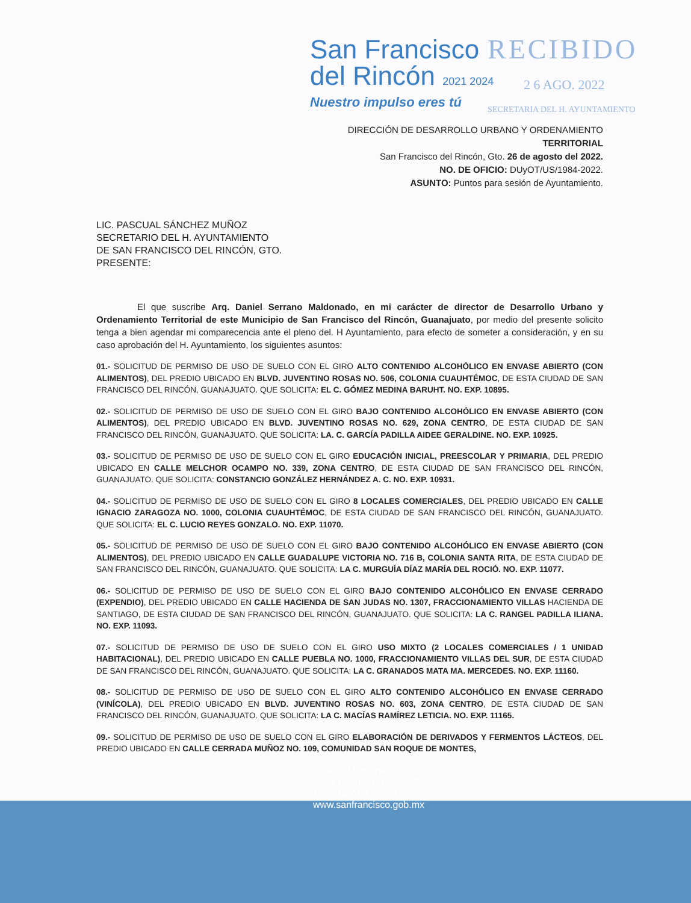RECIBIDO
2 6 AGO. 2022
SECRETARIA DEL H. AYUNTAMIENTO
San Francisco
del Rincón 2021 2024
Nuestro impulso eres tú
DIRECCIÓN DE DESARROLLO URBANO Y ORDENAMIENTO
TERRITORIAL
San Francisco del Rincón, Gto. 26 de agosto del 2022.
NO. DE OFICIO: DUyOT/US/1984-2022.
ASUNTO: Puntos para sesión de Ayuntamiento.
LIC. PASCUAL SÁNCHEZ MUÑOZ
SECRETARIO DEL H. AYUNTAMIENTO
DE SAN FRANCISCO DEL RINCÓN, GTO.
PRESENTE:
El que suscribe Arq. Daniel Serrano Maldonado, en mi carácter de director de Desarrollo Urbano y Ordenamiento Territorial de este Municipio de San Francisco del Rincón, Guanajuato, por medio del presente solicito tenga a bien agendar mi comparecencia ante el pleno del. H Ayuntamiento, para efecto de someter a consideración, y en su caso aprobación del H. Ayuntamiento, los siguientes asuntos:
01.- SOLICITUD DE PERMISO DE USO DE SUELO CON EL GIRO ALTO CONTENIDO ALCOHÓLICO EN ENVASE ABIERTO (CON ALIMENTOS), DEL PREDIO UBICADO EN BLVD. JUVENTINO ROSAS NO. 506, COLONIA CUAUHTÉMOC, DE ESTA CIUDAD DE SAN FRANCISCO DEL RINCÓN, GUANAJUATO. QUE SOLICITA: EL C. GÓMEZ MEDINA BARUHT. NO. EXP. 10895.
02.- SOLICITUD DE PERMISO DE USO DE SUELO CON EL GIRO BAJO CONTENIDO ALCOHÓLICO EN ENVASE ABIERTO (CON ALIMENTOS), DEL PREDIO UBICADO EN BLVD. JUVENTINO ROSAS NO. 629, ZONA CENTRO, DE ESTA CIUDAD DE SAN FRANCISCO DEL RINCÓN, GUANAJUATO. QUE SOLICITA: LA. C. GARCÍA PADILLA AIDEE GERALDINE. NO. EXP. 10925.
03.- SOLICITUD DE PERMISO DE USO DE SUELO CON EL GIRO EDUCACIÓN INICIAL, PREESCOLAR Y PRIMARIA, DEL PREDIO UBICADO EN CALLE MELCHOR OCAMPO NO. 339, ZONA CENTRO, DE ESTA CIUDAD DE SAN FRANCISCO DEL RINCÓN, GUANAJUATO. QUE SOLICITA: CONSTANCIO GONZÁLEZ HERNÁNDEZ A. C. NO. EXP. 10931.
04.- SOLICITUD DE PERMISO DE USO DE SUELO CON EL GIRO 8 LOCALES COMERCIALES, DEL PREDIO UBICADO EN CALLE IGNACIO ZARAGOZA NO. 1000, COLONIA CUAUHTÉMOC, DE ESTA CIUDAD DE SAN FRANCISCO DEL RINCÓN, GUANAJUATO. QUE SOLICITA: EL C. LUCIO REYES GONZALO. NO. EXP. 11070.
05.- SOLICITUD DE PERMISO DE USO DE SUELO CON EL GIRO BAJO CONTENIDO ALCOHÓLICO EN ENVASE ABIERTO (CON ALIMENTOS), DEL PREDIO UBICADO EN CALLE GUADALUPE VICTORIA NO. 716 B, COLONIA SANTA RITA, DE ESTA CIUDAD DE SAN FRANCISCO DEL RINCÓN, GUANAJUATO. QUE SOLICITA: LA C. MURGUÍA DÍAZ MARÍA DEL ROCIÓ. NO. EXP. 11077.
06.- SOLICITUD DE PERMISO DE USO DE SUELO CON EL GIRO BAJO CONTENIDO ALCOHÓLICO EN ENVASE CERRADO (EXPENDIO), DEL PREDIO UBICADO EN CALLE HACIENDA DE SAN JUDAS NO. 1307, FRACCIONAMIENTO VILLAS HACIENDA DE SANTIAGO, DE ESTA CIUDAD DE SAN FRANCISCO DEL RINCÓN, GUANAJUATO. QUE SOLICITA: LA C. RANGEL PADILLA ILIANA. NO. EXP. 11093.
07.- SOLICITUD DE PERMISO DE USO DE SUELO CON EL GIRO USO MIXTO (2 LOCALES COMERCIALES / 1 UNIDAD HABITACIONAL), DEL PREDIO UBICADO EN CALLE PUEBLA NO. 1000, FRACCIONAMIENTO VILLAS DEL SUR, DE ESTA CIUDAD DE SAN FRANCISCO DEL RINCÓN, GUANAJUATO. QUE SOLICITA: LA C. GRANADOS MATA MA. MERCEDES. NO. EXP. 11160.
08.- SOLICITUD DE PERMISO DE USO DE SUELO CON EL GIRO ALTO CONTENIDO ALCOHÓLICO EN ENVASE CERRADO (VINÍCOLA), DEL PREDIO UBICADO EN BLVD. JUVENTINO ROSAS NO. 603, ZONA CENTRO, DE ESTA CIUDAD DE SAN FRANCISCO DEL RINCÓN, GUANAJUATO. QUE SOLICITA: LA C. MACÍAS RAMÍREZ LETICIA. NO. EXP. 11165.
09.- SOLICITUD DE PERMISO DE USO DE SUELO CON EL GIRO ELABORACIÓN DE DERIVADOS Y FERMENTOS LÁCTEOS, DEL PREDIO UBICADO EN CALLE CERRADA MUÑOZ NO. 109, COMUNIDAD SAN ROQUE DE MONTES,
Palacio Municipal s/n
Zona Centro. C.P. 36300
Tel: 476 74-4-78-00
www.sanfrancisco.gob.mx